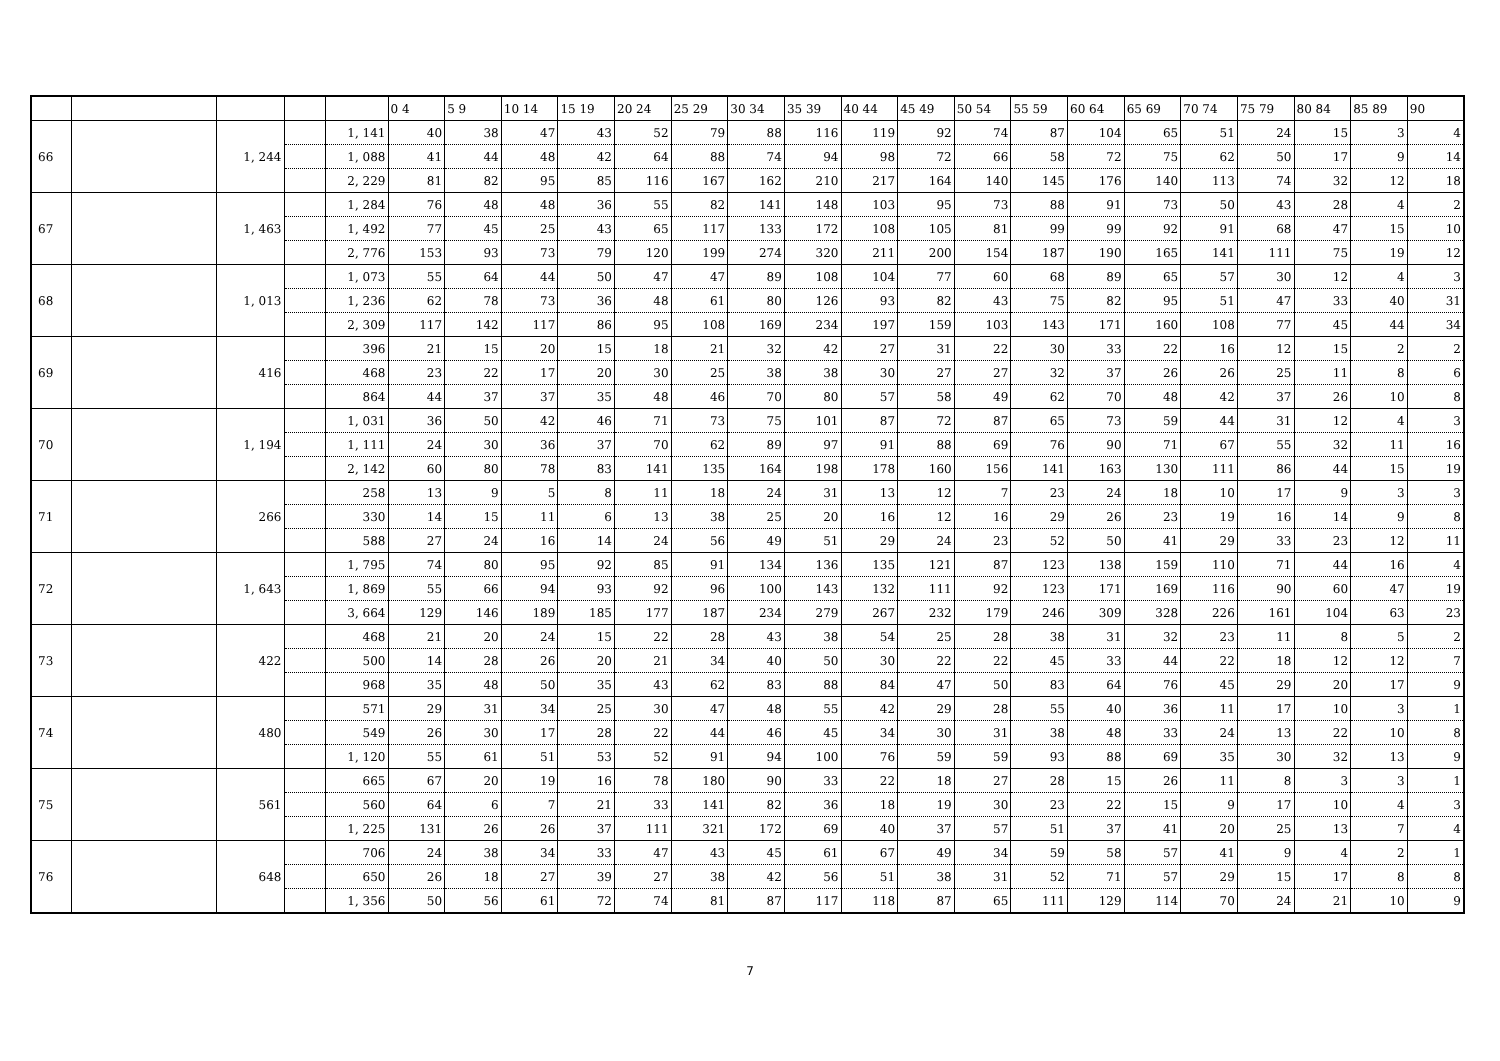| | | | | | 0 4 | 5 9 | 10 14 | 15 19 | 20 24 | 25 29 | 30 34 | 35 39 | 40 44 | 45 49 | 50 54 | 55 59 | 60 64 | 65 69 | 70 74 | 75 79 | 80 84 | 85 89 | 90 |
| --- | --- | --- | --- | --- | --- | --- | --- | --- | --- | --- | --- | --- | --- | --- | --- | --- | --- | --- | --- | --- | --- | --- | --- |
| 66 | | 1, 244 | | 1, 141 | 40 | 38 | 47 | 43 | 52 | 79 | 88 | 116 | 119 | 92 | 74 | 87 | 104 | 65 | 51 | 24 | 15 | 3 | 4 |
| | | | | 1, 088 | 41 | 44 | 48 | 42 | 64 | 88 | 74 | 94 | 98 | 72 | 66 | 58 | 72 | 75 | 62 | 50 | 17 | 9 | 14 |
| | | | | 2, 229 | 81 | 82 | 95 | 85 | 116 | 167 | 162 | 210 | 217 | 164 | 140 | 145 | 176 | 140 | 113 | 74 | 32 | 12 | 18 |
| 67 | | 1, 463 | | 1, 284 | 76 | 48 | 48 | 36 | 55 | 82 | 141 | 148 | 103 | 95 | 73 | 88 | 91 | 73 | 50 | 43 | 28 | 4 | 2 |
| | | | | 1, 492 | 77 | 45 | 25 | 43 | 65 | 117 | 133 | 172 | 108 | 105 | 81 | 99 | 99 | 92 | 91 | 68 | 47 | 15 | 10 |
| | | | | 2, 776 | 153 | 93 | 73 | 79 | 120 | 199 | 274 | 320 | 211 | 200 | 154 | 187 | 190 | 165 | 141 | 111 | 75 | 19 | 12 |
| 68 | | 1, 013 | | 1, 073 | 55 | 64 | 44 | 50 | 47 | 47 | 89 | 108 | 104 | 77 | 60 | 68 | 89 | 65 | 57 | 30 | 12 | 4 | 3 |
| | | | | 1, 236 | 62 | 78 | 73 | 36 | 48 | 61 | 80 | 126 | 93 | 82 | 43 | 75 | 82 | 95 | 51 | 47 | 33 | 40 | 31 |
| | | | | 2, 309 | 117 | 142 | 117 | 86 | 95 | 108 | 169 | 234 | 197 | 159 | 103 | 143 | 171 | 160 | 108 | 77 | 45 | 44 | 34 |
| 69 | | 416 | | 396 | 21 | 15 | 20 | 15 | 18 | 21 | 32 | 42 | 27 | 31 | 22 | 30 | 33 | 22 | 16 | 12 | 15 | 2 | 2 |
| | | | | 468 | 23 | 22 | 17 | 20 | 30 | 25 | 38 | 38 | 30 | 27 | 27 | 32 | 37 | 26 | 26 | 25 | 11 | 8 | 6 |
| | | | | 864 | 44 | 37 | 37 | 35 | 48 | 46 | 70 | 80 | 57 | 58 | 49 | 62 | 70 | 48 | 42 | 37 | 26 | 10 | 8 |
| 70 | | 1, 194 | | 1, 031 | 36 | 50 | 42 | 46 | 71 | 73 | 75 | 101 | 87 | 72 | 87 | 65 | 73 | 59 | 44 | 31 | 12 | 4 | 3 |
| | | | | 1, 111 | 24 | 30 | 36 | 37 | 70 | 62 | 89 | 97 | 91 | 88 | 69 | 76 | 90 | 71 | 67 | 55 | 32 | 11 | 16 |
| | | | | 2, 142 | 60 | 80 | 78 | 83 | 141 | 135 | 164 | 198 | 178 | 160 | 156 | 141 | 163 | 130 | 111 | 86 | 44 | 15 | 19 |
| 71 | | 266 | | 258 | 13 | 9 | 5 | 8 | 11 | 18 | 24 | 31 | 13 | 12 | 7 | 23 | 24 | 18 | 10 | 17 | 9 | 3 | 3 |
| | | | | 330 | 14 | 15 | 11 | 6 | 13 | 38 | 25 | 20 | 16 | 12 | 16 | 29 | 26 | 23 | 19 | 16 | 14 | 9 | 8 |
| | | | | 588 | 27 | 24 | 16 | 14 | 24 | 56 | 49 | 51 | 29 | 24 | 23 | 52 | 50 | 41 | 29 | 33 | 23 | 12 | 11 |
| 72 | | 1, 643 | | 1, 795 | 74 | 80 | 95 | 92 | 85 | 91 | 134 | 136 | 135 | 121 | 87 | 123 | 138 | 159 | 110 | 71 | 44 | 16 | 4 |
| | | | | 1, 869 | 55 | 66 | 94 | 93 | 92 | 96 | 100 | 143 | 132 | 111 | 92 | 123 | 171 | 169 | 116 | 90 | 60 | 47 | 19 |
| | | | | 3, 664 | 129 | 146 | 189 | 185 | 177 | 187 | 234 | 279 | 267 | 232 | 179 | 246 | 309 | 328 | 226 | 161 | 104 | 63 | 23 |
| 73 | | 422 | | 468 | 21 | 20 | 24 | 15 | 22 | 28 | 43 | 38 | 54 | 25 | 28 | 38 | 31 | 32 | 23 | 11 | 8 | 5 | 2 |
| | | | | 500 | 14 | 28 | 26 | 20 | 21 | 34 | 40 | 50 | 30 | 22 | 22 | 45 | 33 | 44 | 22 | 18 | 12 | 12 | 7 |
| | | | | 968 | 35 | 48 | 50 | 35 | 43 | 62 | 83 | 88 | 84 | 47 | 50 | 83 | 64 | 76 | 45 | 29 | 20 | 17 | 9 |
| 74 | | 480 | | 571 | 29 | 31 | 34 | 25 | 30 | 47 | 48 | 55 | 42 | 29 | 28 | 55 | 40 | 36 | 11 | 17 | 10 | 3 | 1 |
| | | | | 549 | 26 | 30 | 17 | 28 | 22 | 44 | 46 | 45 | 34 | 30 | 31 | 38 | 48 | 33 | 24 | 13 | 22 | 10 | 8 |
| | | | | 1, 120 | 55 | 61 | 51 | 53 | 52 | 91 | 94 | 100 | 76 | 59 | 59 | 93 | 88 | 69 | 35 | 30 | 32 | 13 | 9 |
| 75 | | 561 | | 665 | 67 | 20 | 19 | 16 | 78 | 180 | 90 | 33 | 22 | 18 | 27 | 28 | 15 | 26 | 11 | 8 | 3 | 3 | 1 |
| | | | | 560 | 64 | 6 | 7 | 21 | 33 | 141 | 82 | 36 | 18 | 19 | 30 | 23 | 22 | 15 | 9 | 17 | 10 | 4 | 3 |
| | | | | 1, 225 | 131 | 26 | 26 | 37 | 111 | 321 | 172 | 69 | 40 | 37 | 57 | 51 | 37 | 41 | 20 | 25 | 13 | 7 | 4 |
| 76 | | 648 | | 706 | 24 | 38 | 34 | 33 | 47 | 43 | 45 | 61 | 67 | 49 | 34 | 59 | 58 | 57 | 41 | 9 | 4 | 2 | 1 |
| | | | | 650 | 26 | 18 | 27 | 39 | 27 | 38 | 42 | 56 | 51 | 38 | 31 | 52 | 71 | 57 | 29 | 15 | 17 | 8 | 8 |
| | | | | 1, 356 | 50 | 56 | 61 | 72 | 74 | 81 | 87 | 117 | 118 | 87 | 65 | 111 | 129 | 114 | 70 | 24 | 21 | 10 | 9 |
7